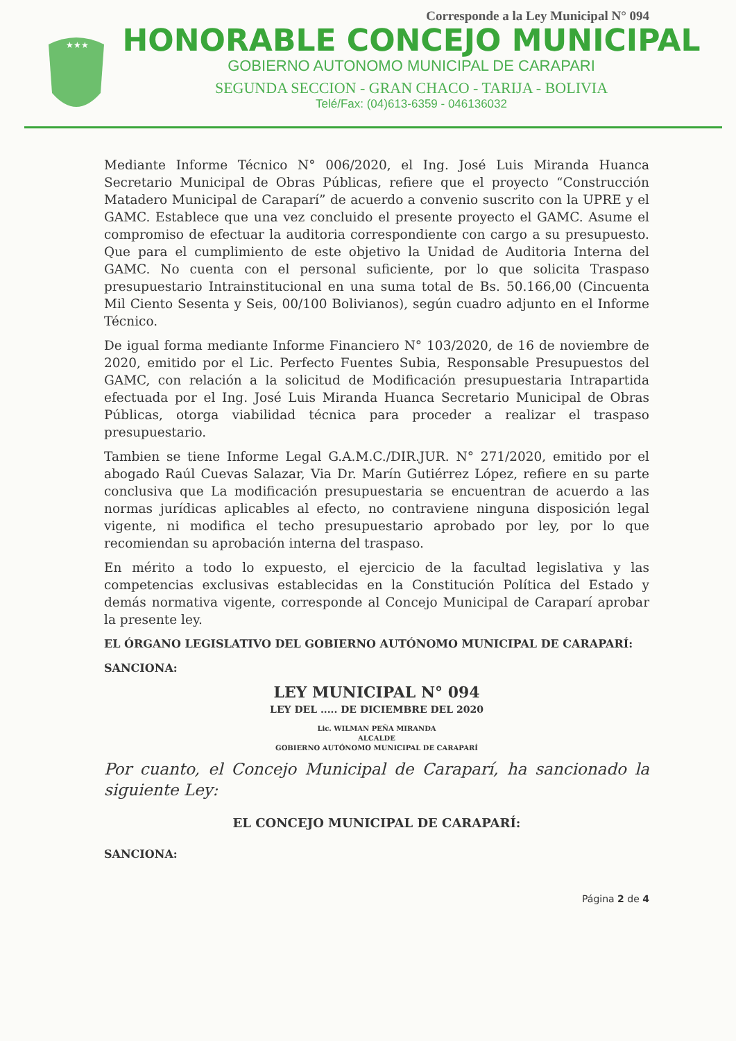Corresponde a la Ley Municipal N° 094
★★★
HONORABLE CONCEJO MUNICIPAL
GOBIERNO AUTONOMO MUNICIPAL DE CARAPARI
SEGUNDA SECCION - GRAN CHACO - TARIJA - BOLIVIA
Telé/Fax: (04)613-6359 - 046136032
Mediante Informe Técnico N° 006/2020, el Ing. José Luis Miranda Huanca Secretario Municipal de Obras Públicas, refiere que el proyecto “Construcción Matadero Municipal de Caraparí” de acuerdo a convenio suscrito con la UPRE y el GAMC. Establece que una vez concluido el presente proyecto el GAMC. Asume el compromiso de efectuar la auditoria correspondiente con cargo a su presupuesto. Que para el cumplimiento de este objetivo la Unidad de Auditoria Interna del GAMC. No cuenta con el personal suficiente, por lo que solicita Traspaso presupuestario Intrainstitucional en una suma total de Bs. 50.166,00 (Cincuenta Mil Ciento Sesenta y Seis, 00/100 Bolivianos), según cuadro adjunto en el Informe Técnico.
De igual forma mediante Informe Financiero N° 103/2020, de 16 de noviembre de 2020, emitido por el Lic. Perfecto Fuentes Subia, Responsable Presupuestos del GAMC, con relación a la solicitud de Modificación presupuestaria Intrapartida efectuada por el Ing. José Luis Miranda Huanca Secretario Municipal de Obras Públicas, otorga viabilidad técnica para proceder a realizar el traspaso presupuestario.
Tambien se tiene Informe Legal G.A.M.C./DIR.JUR. N° 271/2020, emitido por el abogado Raúl Cuevas Salazar, Via Dr. Marín Gutiérrez López, refiere en su parte conclusiva que La modificación presupuestaria se encuentran de acuerdo a las normas jurídicas aplicables al efecto, no contraviene ninguna disposición legal vigente, ni modifica el techo presupuestario aprobado por ley, por lo que recomiendan su aprobación interna del traspaso.
En mérito a todo lo expuesto, el ejercicio de la facultad legislativa y las competencias exclusivas establecidas en la Constitución Política del Estado y demás normativa vigente, corresponde al Concejo Municipal de Caraparí aprobar la presente ley.
EL ÓRGANO LEGISLATIVO DEL GOBIERNO AUTÓNOMO MUNICIPAL DE CARAPARÍ:
SANCIONA:
LEY MUNICIPAL N° 094
LEY DEL ..... DE DICIEMBRE DEL 2020
Lic. WILMAN PEÑA MIRANDA
ALCALDE
GOBIERNO AUTÓNOMO MUNICIPAL DE CARAPARÍ
Por cuanto, el Concejo Municipal de Caraparí, ha sancionado la siguiente Ley:
EL CONCEJO MUNICIPAL DE CARAPARÍ:
SANCIONA:
Página 2 de 4